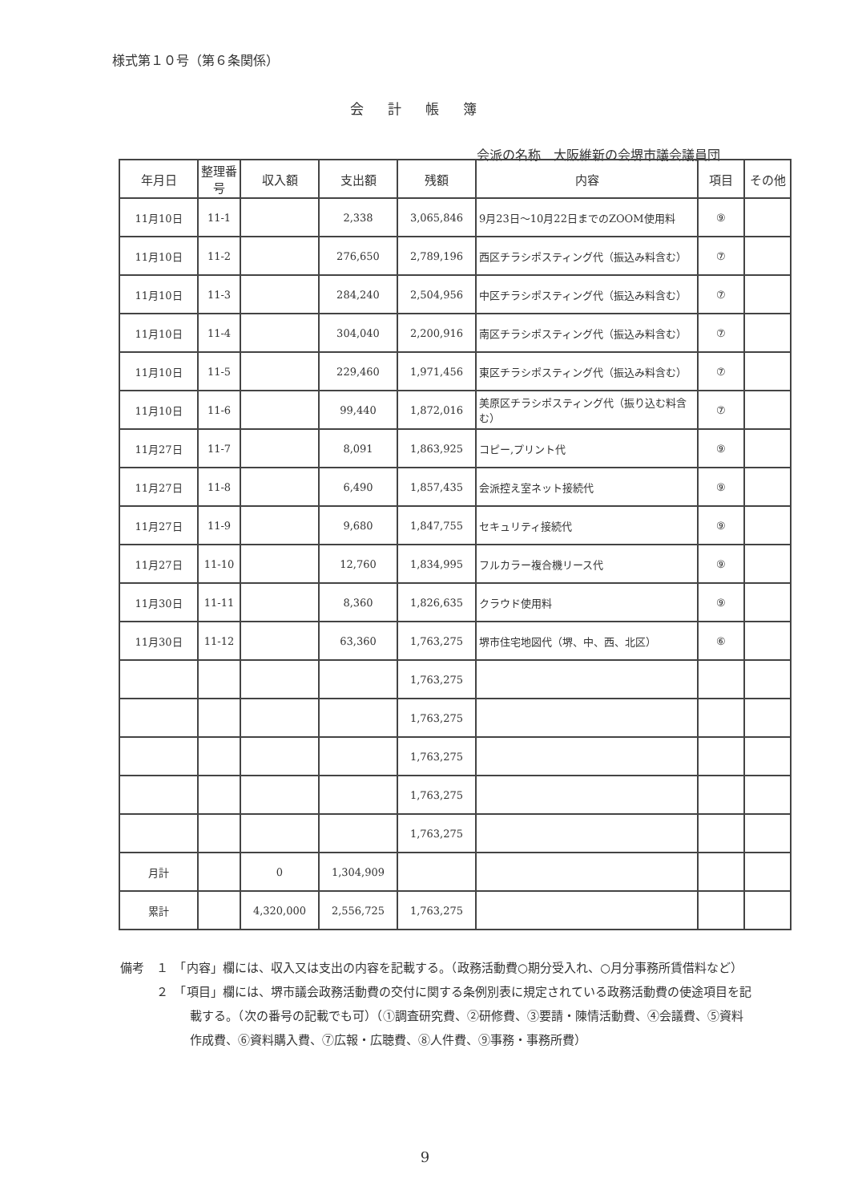様式第１０号（第６条関係）
会計帳簿
会派の名称　大阪維新の会堺市議会議員団
| 年月日 | 整理番号 | 収入額 | 支出額 | 残額 | 内容 | 項目 | その他 |
| --- | --- | --- | --- | --- | --- | --- | --- |
| 11月10日 | 11-1 | | 2,338 | 3,065,846 | 9月23日～10月22日までのZOOM使用料 | ⑨ | |
| 11月10日 | 11-2 | | 276,650 | 2,789,196 | 西区チラシポスティング代（振込み料含む） | ⑦ | |
| 11月10日 | 11-3 | | 284,240 | 2,504,956 | 中区チラシポスティング代（振込み料含む） | ⑦ | |
| 11月10日 | 11-4 | | 304,040 | 2,200,916 | 南区チラシポスティング代（振込み料含む） | ⑦ | |
| 11月10日 | 11-5 | | 229,460 | 1,971,456 | 東区チラシポスティング代（振込み料含む） | ⑦ | |
| 11月10日 | 11-6 | | 99,440 | 1,872,016 | 美原区チラシポスティング代（振り込む料含む） | ⑦ | |
| 11月27日 | 11-7 | | 8,091 | 1,863,925 | コピー,プリント代 | ⑨ | |
| 11月27日 | 11-8 | | 6,490 | 1,857,435 | 会派控え室ネット接続代 | ⑨ | |
| 11月27日 | 11-9 | | 9,680 | 1,847,755 | セキュリティ接続代 | ⑨ | |
| 11月27日 | 11-10 | | 12,760 | 1,834,995 | フルカラー複合機リース代 | ⑨ | |
| 11月30日 | 11-11 | | 8,360 | 1,826,635 | クラウド使用料 | ⑨ | |
| 11月30日 | 11-12 | | 63,360 | 1,763,275 | 堺市住宅地図代（堺、中、西、北区） | ⑥ | |
| | | | | 1,763,275 | | | |
| | | | | 1,763,275 | | | |
| | | | | 1,763,275 | | | |
| | | | | 1,763,275 | | | |
| | | | | 1,763,275 | | | |
| 月計 | | 0 | 1,304,909 | | | | |
| 累計 | | 4,320,000 | 2,556,725 | 1,763,275 | | | |
備考　１　「内容」欄には、収入又は支出の内容を記載する。（政務活動費○期分受入れ、○月分事務所賃借料など）
　　　２　「項目」欄には、堺市議会政務活動費の交付に関する条例別表に規定されている政務活動費の使途項目を記載する。（次の番号の記載でも可）（①調査研究費、②研修費、③要請・陳情活動費、④会議費、⑤資料作成費、⑥資料購入費、⑦広報・広聴費、⑧人件費、⑨事務・事務所費）
9